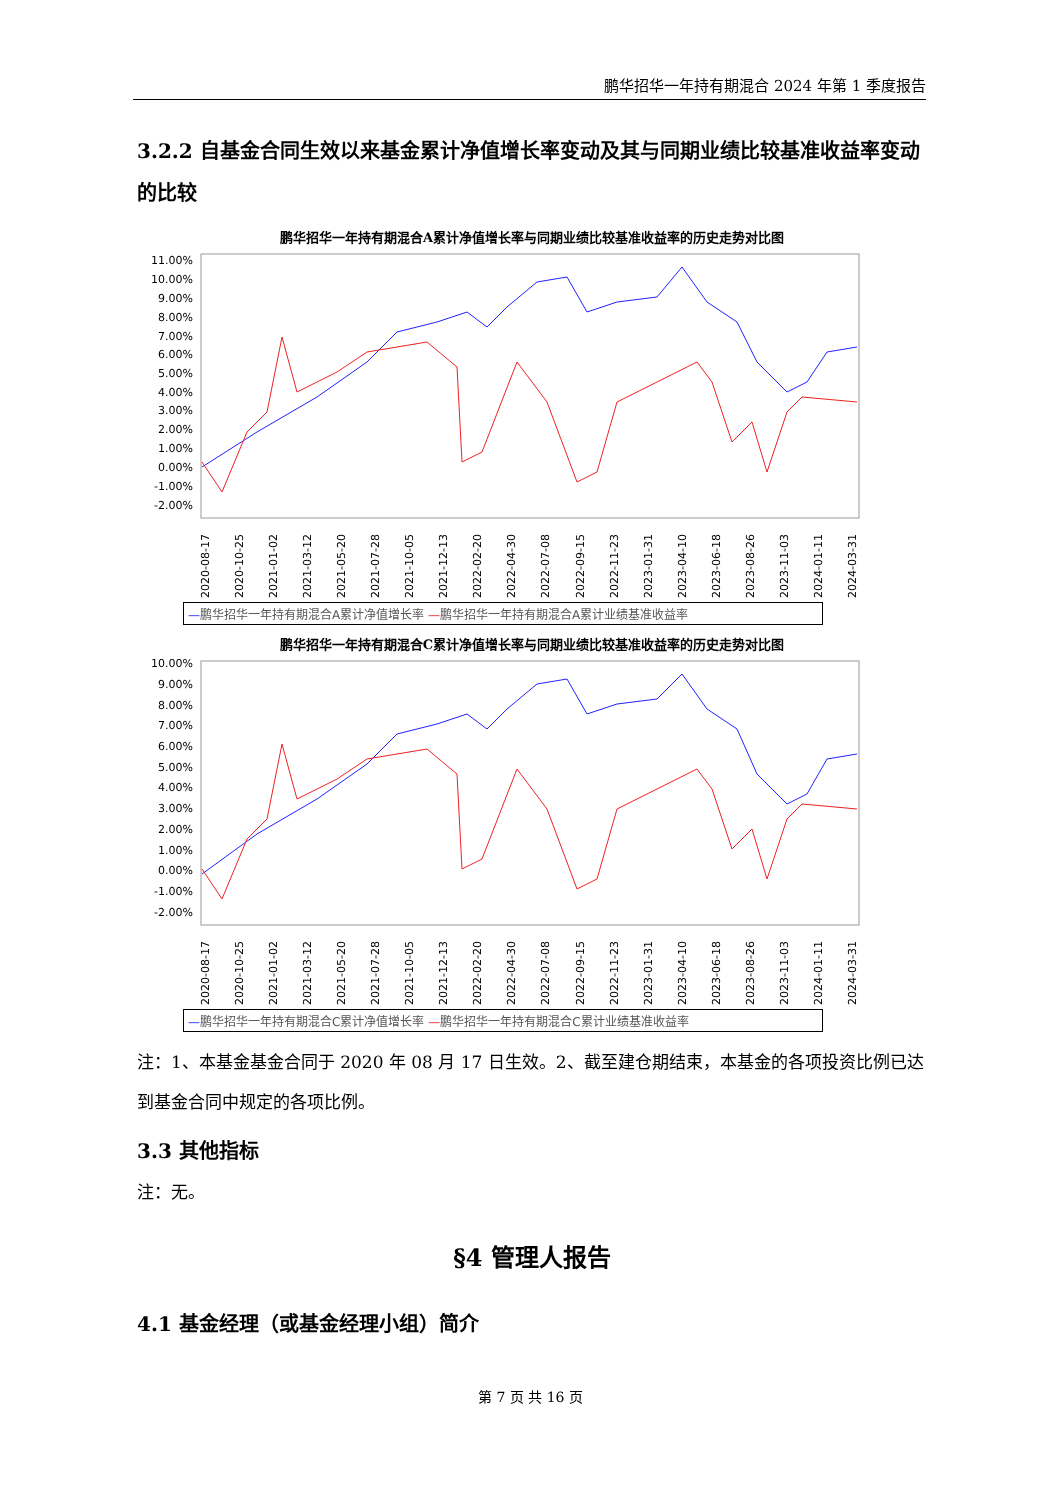鹏华招华一年持有期混合 2024 年第 1 季度报告
3.2.2 自基金合同生效以来基金累计净值增长率变动及其与同期业绩比较基准收益率变动的比较
鹏华招华一年持有期混合A累计净值增长率与同期业绩比较基准收益率的历史走势对比图
11.00%
10.00%
9.00%
8.00%
7.00%
6.00%
5.00%
4.00%
3.00%
2.00%
1.00%
0.00%
-1.00%
-2.00%
2020-08-17 2020-10-25 2021-01-02 2021-03-12 2021-05-20 2021-07-28 2021-10-05 2021-12-13 2022-02-20 2022-04-30 2022-07-08 2022-09-15 2022-11-23 2023-01-31 2023-04-10 2023-06-18 2023-08-26 2023-11-03 2024-01-11 2024-03-31
—鹏华招华一年持有期混合A累计净值增长率 —鹏华招华一年持有期混合A累计业绩基准收益率
鹏华招华一年持有期混合C累计净值增长率与同期业绩比较基准收益率的历史走势对比图
10.00%
9.00%
8.00%
7.00%
6.00%
5.00%
4.00%
3.00%
2.00%
1.00%
0.00%
-1.00%
-2.00%
2020-08-17 2020-10-25 2021-01-02 2021-03-12 2021-05-20 2021-07-28 2021-10-05 2021-12-13 2022-02-20 2022-04-30 2022-07-08 2022-09-15 2022-11-23 2023-01-31 2023-04-10 2023-06-18 2023-08-26 2023-11-03 2024-01-11 2024-03-31
—鹏华招华一年持有期混合C累计净值增长率 —鹏华招华一年持有期混合C累计业绩基准收益率
注：1、本基金基金合同于 2020 年 08 月 17 日生效。2、截至建仓期结束，本基金的各项投资比例已达到基金合同中规定的各项比例。
3.3 其他指标
注：无。
§4 管理人报告
4.1 基金经理（或基金经理小组）简介
第 7 页 共 16 页